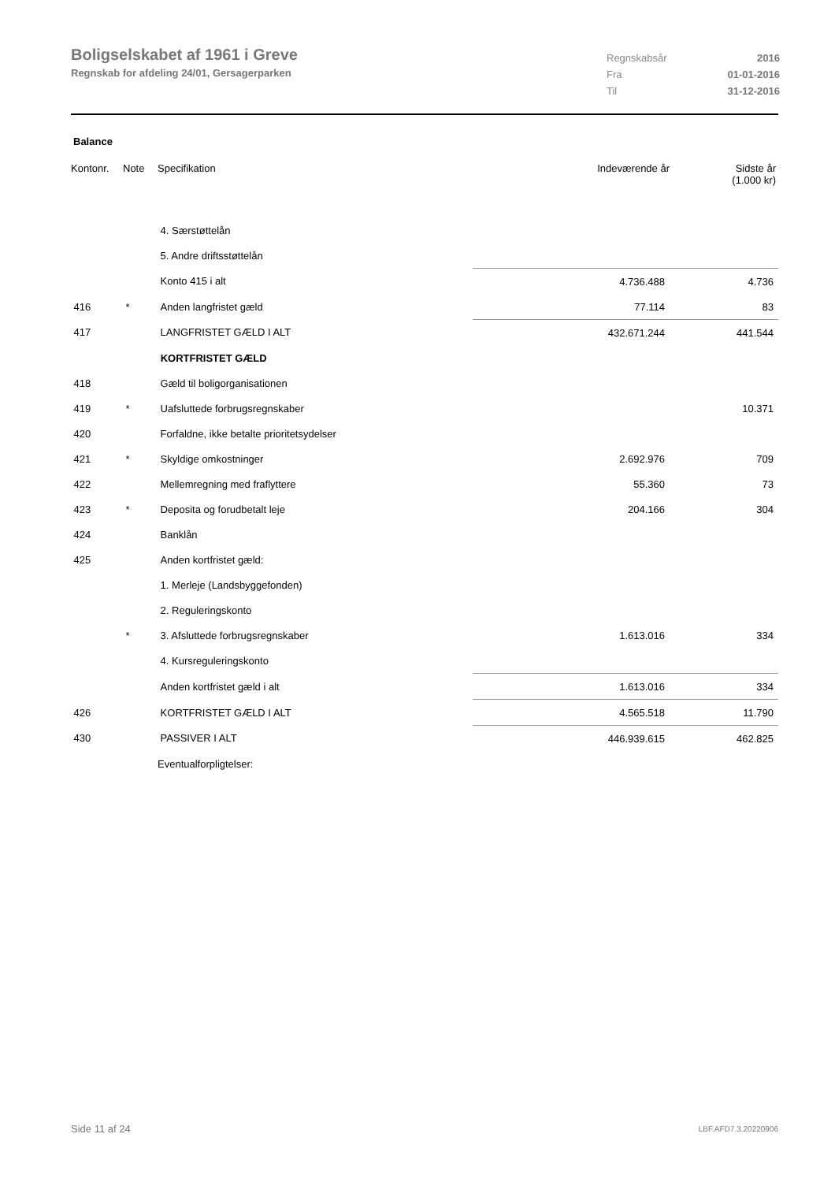Boligselskabet af 1961 i Greve
Regnskab for afdeling 24/01, Gersagerparken
Regnskabsår 2016
Fra 01-01-2016
Til 31-12-2016
Balance
| Kontonr. | Note | Specifikation | Indeværende år | Sidste år (1.000 kr) |
| --- | --- | --- | --- | --- |
| | | 4. Særstøttelån | | |
| | | 5. Andre driftsstøttelån | | |
| | | Konto 415 i alt | 4.736.488 | 4.736 |
| 416 | * | Anden langfristet gæld | 77.114 | 83 |
| 417 | | LANGFRISTET GÆLD I ALT | 432.671.244 | 441.544 |
| | | KORTFRISTET GÆLD | | |
| 418 | | Gæld til boligorganisationen | | |
| 419 | * | Uafsluttede forbrugsregnskaber | | 10.371 |
| 420 | | Forfaldne, ikke betalte prioritetsydelser | | |
| 421 | * | Skyldige omkostninger | 2.692.976 | 709 |
| 422 | | Mellemregning med fraflyttere | 55.360 | 73 |
| 423 | * | Deposita og forudbetalt leje | 204.166 | 304 |
| 424 | | Banklån | | |
| 425 | | Anden kortfristet gæld: | | |
| | | 1. Merleje (Landsbyggefonden) | | |
| | | 2. Reguleringskonto | | |
| | * | 3. Afsluttede forbrugsregnskaber | 1.613.016 | 334 |
| | | 4. Kursreguleringskonto | | |
| | | Anden kortfristet gæld i alt | 1.613.016 | 334 |
| 426 | | KORTFRISTET GÆLD I ALT | 4.565.518 | 11.790 |
| 430 | | PASSIVER I ALT | 446.939.615 | 462.825 |
| | | Eventualforpligtelser: | | |
Side 11 af 24 LBF.AFD7.3.20220906